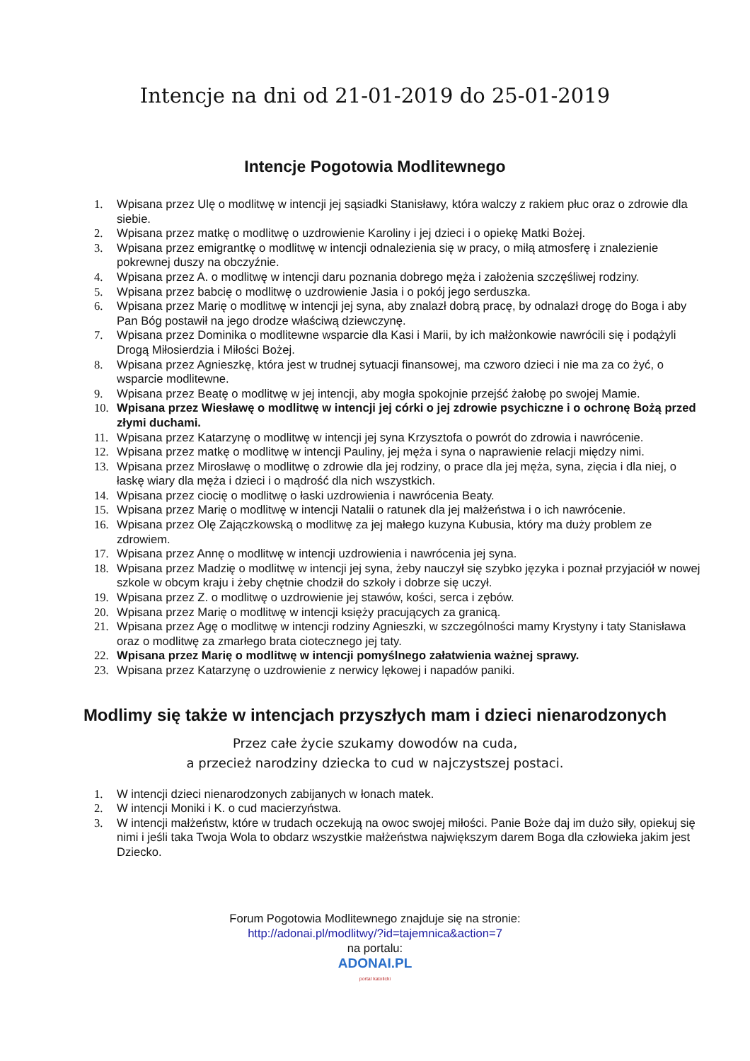Intencje na dni od 21-01-2019 do 25-01-2019
Intencje Pogotowia Modlitewnego
1. Wpisana przez Ulę o modlitwę w intencji jej sąsiadki Stanisławy, która walczy z rakiem płuc oraz o zdrowie dla siebie.
2. Wpisana przez matkę o modlitwę o uzdrowienie Karoliny i jej dzieci i o opiekę Matki Bożej.
3. Wpisana przez emigrantkę o modlitwę w intencji odnalezienia się w pracy, o miłą atmosferę i znalezienie pokrewnej duszy na obczyźnie.
4. Wpisana przez A. o modlitwę w intencji daru poznania dobrego męża i założenia szczęśliwej rodziny.
5. Wpisana przez babcię o modlitwę o uzdrowienie Jasia i o pokój jego serduszka.
6. Wpisana przez Marię o modlitwę w intencji jej syna, aby znalazł dobrą pracę, by odnalazł drogę do Boga i aby Pan Bóg postawił na jego drodze właściwą dziewczynę.
7. Wpisana przez Dominika o modlitewne wsparcie dla Kasi i Marii, by ich małżonkowie nawrócili się i podążyli Drogą Miłosierdzia i Miłości Bożej.
8. Wpisana przez Agnieszkę, która jest w trudnej sytuacji finansowej, ma czworo dzieci i nie ma za co żyć, o wsparcie modlitewne.
9. Wpisana przez Beatę o modlitwę w jej intencji, aby mogła spokojnie przejść żałobę po swojej Mamie.
10. Wpisana przez Wiesławę o modlitwę w intencji jej córki o jej zdrowie psychiczne i o ochronę Bożą przed złymi duchami.
11. Wpisana przez Katarzynę o modlitwę w intencji jej syna Krzysztofa o powrót do zdrowia i nawrócenie.
12. Wpisana przez matkę o modlitwę w intencji Pauliny, jej męża i syna o naprawienie relacji między nimi.
13. Wpisana przez Mirosławę o modlitwę o zdrowie dla jej rodziny, o prace dla jej męża, syna, zięcia i dla niej, o łaskę wiary dla męża i dzieci i o mądrość dla nich wszystkich.
14. Wpisana przez ciocię o modlitwę o łaski uzdrowienia i nawrócenia Beaty.
15. Wpisana przez Marię o modlitwę w intencji Natalii o ratunek dla jej małżeństwa i o ich nawrócenie.
16. Wpisana przez Olę Zajączkowską o modlitwę za jej małego kuzyna Kubusia, który ma duży problem ze zdrowiem.
17. Wpisana przez Annę o modlitwę w intencji uzdrowienia i nawrócenia jej syna.
18. Wpisana przez Madzię o modlitwę w intencji jej syna, żeby nauczył się szybko języka i poznał przyjaciół w nowej szkole w obcym kraju i żeby chętnie chodził do szkoły i dobrze się uczył.
19. Wpisana przez Z. o modlitwę o uzdrowienie jej stawów, kości, serca i zębów.
20. Wpisana przez Marię o modlitwę w intencji księży pracujących za granicą.
21. Wpisana przez Agę o modlitwę w intencji rodziny Agnieszki, w szczególności mamy Krystyny i taty Stanisława oraz o modlitwę za zmarłego brata ciotecznego jej taty.
22. Wpisana przez Marię o modlitwę w intencji pomyślnego załatwienia ważnej sprawy.
23. Wpisana przez Katarzynę o uzdrowienie z nerwicy lękowej i napadów paniki.
Modlimy się także w intencjach przyszłych mam i dzieci nienarodzonych
Przez całe życie szukamy dowodów na cuda,
a przecież narodziny dziecka to cud w najczystszej postaci.
1. W intencji dzieci nienarodzonych zabijanych w łonach matek.
2. W intencji Moniki i K. o cud macierzyństwa.
3. W intencji małżeństw, które w trudach oczekują na owoc swojej miłości. Panie Boże daj im dużo siły, opiekuj się nimi i jeśli taka Twoja Wola to obdarz wszystkie małżeństwa największym darem Boga dla człowieka jakim jest Dziecko.
Forum Pogotowia Modlitewnego znajduje się na stronie:
http://adonai.pl/modlitwy/?id=tajemnica&action=7
na portalu:
ADONAI.PL
portal katolicki